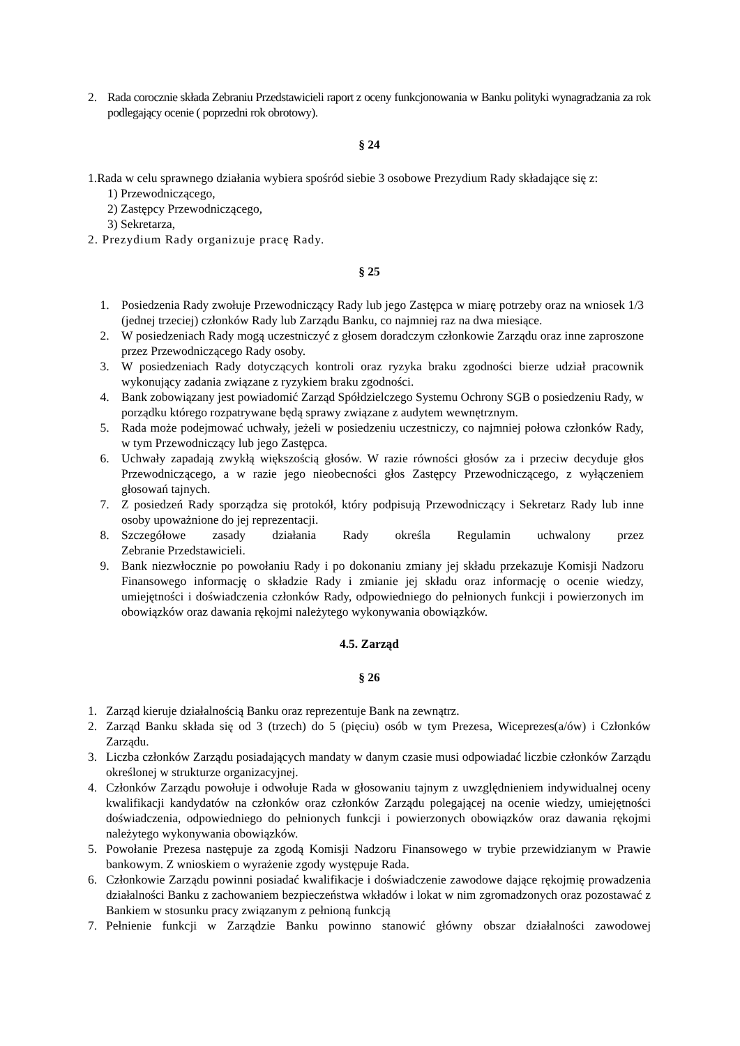2. Rada corocznie składa Zebraniu Przedstawicieli raport z oceny funkcjonowania w Banku polityki wynagradzania za rok podlegający ocenie ( poprzedni rok obrotowy).
§ 24
1.Rada w celu sprawnego działania wybiera spośród siebie 3 osobowe Prezydium Rady składające się z:
1) Przewodniczącego,
2) Zastępcy Przewodniczącego,
3) Sekretarza,
2. Prezydium Rady organizuje pracę Rady.
§ 25
1. Posiedzenia Rady zwołuje Przewodniczący Rady lub jego Zastępca w miarę potrzeby oraz na wniosek 1/3 (jednej trzeciej) członków Rady lub Zarządu Banku, co najmniej raz na dwa miesiące.
2. W posiedzeniach Rady mogą uczestniczyć z głosem doradczym członkowie Zarządu oraz inne zaproszone przez Przewodniczącego Rady osoby.
3. W posiedzeniach Rady dotyczących kontroli oraz ryzyka braku zgodności bierze udział pracownik wykonujący zadania związane z ryzykiem braku zgodności.
4. Bank zobowiązany jest powiadomić Zarząd Spółdzielczego Systemu Ochrony SGB o posiedzeniu Rady, w porządku którego rozpatrywane będą sprawy związane z audytem wewnętrznym.
5. Rada może podejmować uchwały, jeżeli w posiedzeniu uczestniczy, co najmniej połowa członków Rady, w tym Przewodniczący lub jego Zastępca.
6. Uchwały zapadają zwykłą większością głosów. W razie równości głosów za i przeciw decyduje głos Przewodniczącego, a w razie jego nieobecności głos Zastępcy Przewodniczącego, z wyłączeniem głosowań tajnych.
7. Z posiedzeń Rady sporządza się protokół, który podpisują Przewodniczący i Sekretarz Rady lub inne osoby upoważnione do jej reprezentacji.
8. Szczegółowe zasady działania Rady określa Regulamin uchwalony przez
Zebranie Przedstawicieli.
9. Bank niezwłocznie po powołaniu Rady i po dokonaniu zmiany jej składu przekazuje Komisji Nadzoru Finansowego informację o składzie Rady i zmianie jej składu oraz informację o ocenie wiedzy, umiejętności i doświadczenia członków Rady, odpowiedniego do pełnionych funkcji i powierzonych im obowiązków oraz dawania rękojmi należytego wykonywania obowiązków.
4.5. Zarząd
§ 26
1. Zarząd kieruje działalnością Banku oraz reprezentuje Bank na zewnątrz.
2. Zarząd Banku składa się od 3 (trzech) do 5 (pięciu) osób w tym Prezesa, Wiceprezes(a/ów) i Członków Zarządu.
3. Liczba członków Zarządu posiadających mandaty w danym czasie musi odpowiadać liczbie członków Zarządu określonej w strukturze organizacyjnej.
4. Członków Zarządu powołuje i odwołuje Rada w głosowaniu tajnym z uwzględnieniem indywidualnej oceny kwalifikacji kandydatów na członków oraz członków Zarządu polegającej na ocenie wiedzy, umiejętności doświadczenia, odpowiedniego do pełnionych funkcji i powierzonych obowiązków oraz dawania rękojmi należytego wykonywania obowiązków.
5. Powołanie Prezesa następuje za zgodą Komisji Nadzoru Finansowego w trybie przewidzianym w Prawie bankowym. Z wnioskiem o wyrażenie zgody występuje Rada.
6. Członkowie Zarządu powinni posiadać kwalifikacje i doświadczenie zawodowe dające rękojmię prowadzenia działalności Banku z zachowaniem bezpieczeństwa wkładów i lokat w nim zgromadzonych oraz pozostawać z Bankiem w stosunku pracy związanym z pełnioną funkcją
7. Pełnienie funkcji w Zarządzie Banku powinno stanowić główny obszar działalności zawodowej